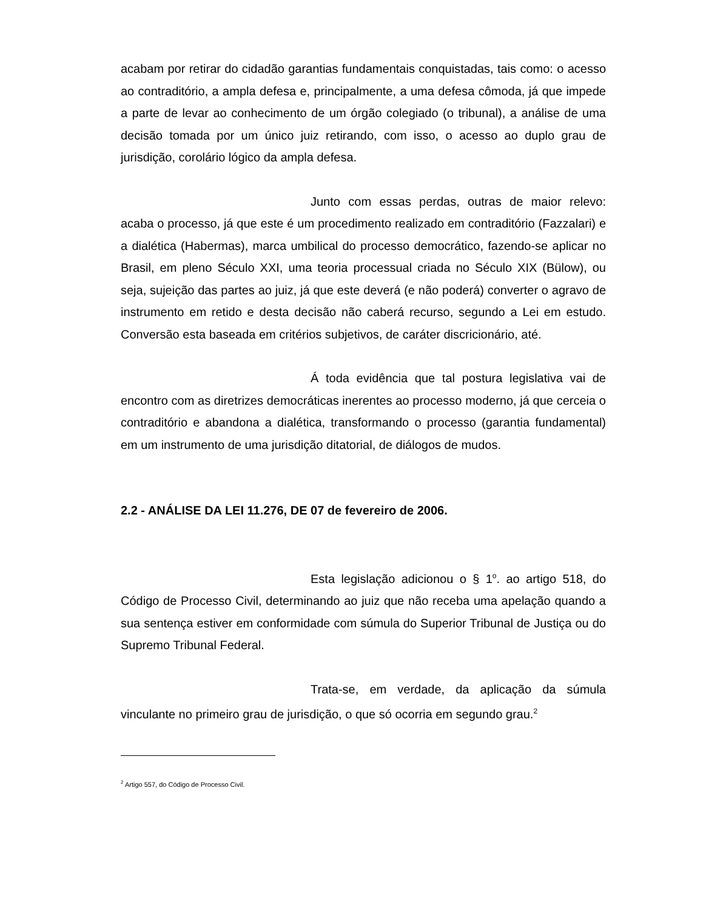acabam por retirar do cidadão garantias fundamentais conquistadas, tais como: o acesso ao contraditório, a ampla defesa e, principalmente, a uma defesa cômoda, já que impede a parte de levar ao conhecimento de um órgão colegiado (o tribunal), a análise de uma decisão tomada por um único juiz retirando, com isso, o acesso ao duplo grau de jurisdição, corolário lógico da ampla defesa.
Junto com essas perdas, outras de maior relevo: acaba o processo, já que este é um procedimento realizado em contraditório (Fazzalari) e a dialética (Habermas), marca umbilical do processo democrático, fazendo-se aplicar no Brasil, em pleno Século XXI, uma teoria processual criada no Século XIX (Bülow), ou seja, sujeição das partes ao juiz, já que este deverá (e não poderá) converter o agravo de instrumento em retido e desta decisão não caberá recurso, segundo a Lei em estudo. Conversão esta baseada em critérios subjetivos, de caráter discricionário, até.
Á toda evidência que tal postura legislativa vai de encontro com as diretrizes democráticas inerentes ao processo moderno, já que cerceia o contraditório e abandona a dialética, transformando o processo (garantia fundamental) em um instrumento de uma jurisdição ditatorial, de diálogos de mudos.
2.2 - ANÁLISE DA LEI 11.276, DE 07 de fevereiro de 2006.
Esta legislação adicionou o § 1<sup>o</sup>. ao artigo 518, do Código de Processo Civil, determinando ao juiz que não receba uma apelação quando a sua sentença estiver em conformidade com súmula do Superior Tribunal de Justiça ou do Supremo Tribunal Federal.
Trata-se, em verdade, da aplicação da súmula vinculante no primeiro grau de jurisdição, o que só ocorria em segundo grau.<sup>2</sup>
<sup>2</sup> Artigo 557, do Código de Processo Civil.